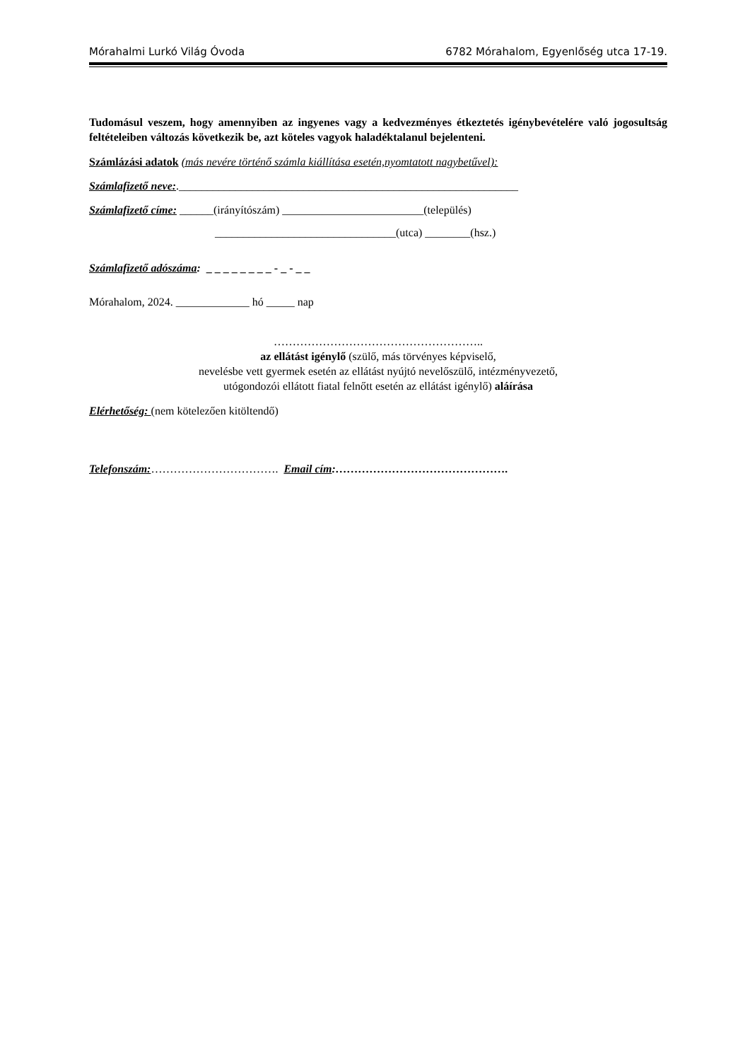Mórahalmi Lurkó Világ Óvoda 6782 Mórahalom, Egyenlőség utca 17-19.
Tudomásul veszem, hogy amennyiben az ingyenes vagy a kedvezményes étkeztetés igénybevételére való jogosultság feltételeiben változás következik be, azt köteles vagyok haladéktalanul bejelenteni.
Számlázási adatok (más nevére történő számla kiállítása esetén,nyomtatott nagybetűvel):
Számlafizető neve:.____________________________________________________________
Számlafizető címe: ______(irányítószám) _________________________(település)
________________________________(utca) ________(hsz.)
Számlafizető adószáma: _ _ _ _ _ _ _ _ - _ - _ _
Mórahalom, 2024. _____________ hó _____ nap
………………………………………………..
az ellátást igénylő (szülő, más törvényes képviselő,
nevelésbe vett gyermek esetén az ellátást nyújtó nevelőszülő, intézményvezető,
utógondozói ellátott fiatal felnőtt esetén az ellátást igénylő) aláírása
Elérhetőség: (nem kötelezően kitöltendő)
Telefonszám:……………………………. Email cím:……………………………………….